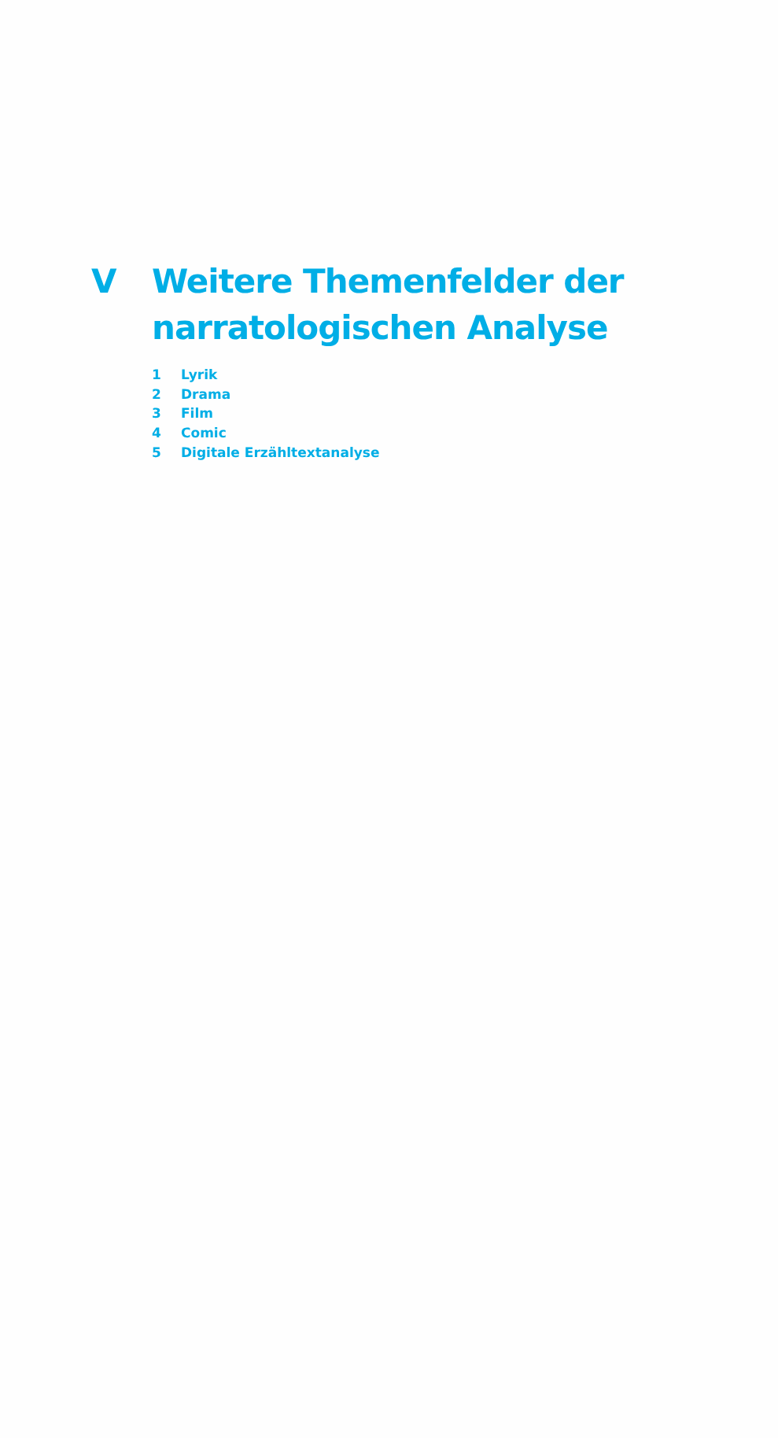V Weitere Themenfelder der
narratologischen Analyse
1 Lyrik
2 Drama
3 Film
4 Comic
5 Digitale Erzähltextanalyse